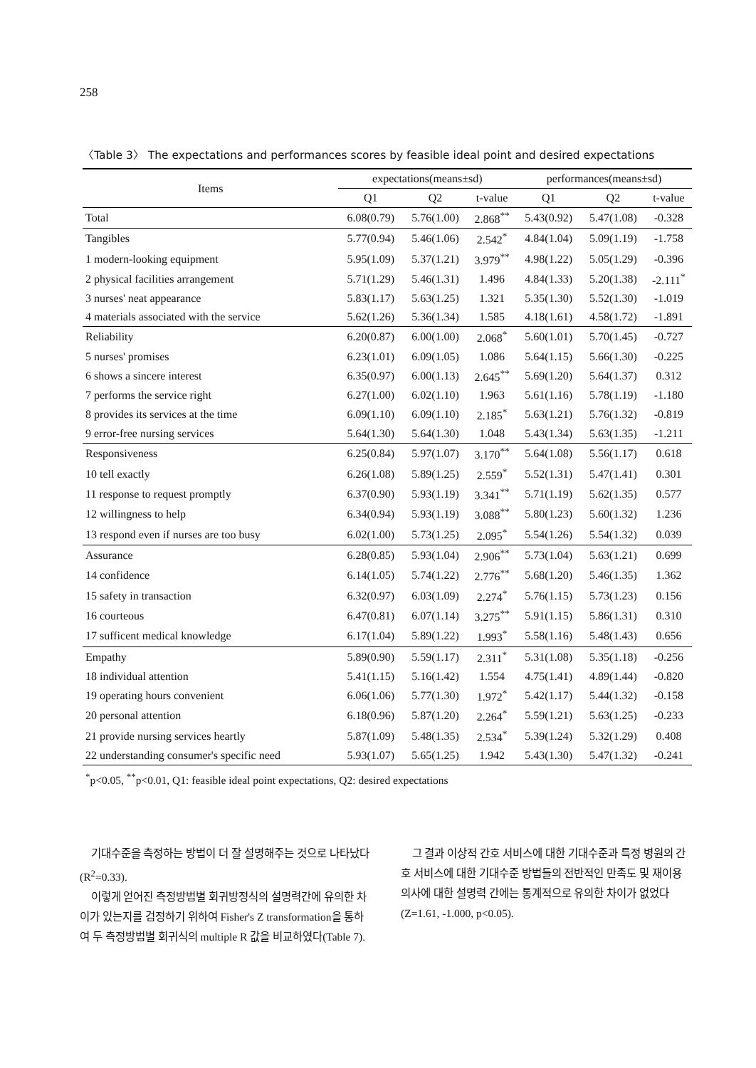258
〈Table 3〉 The expectations and performances scores by feasible ideal point and desired expectations
| Items | expectations(means±sd) | | | performances(means±sd) | | |
| --- | --- | --- | --- | --- | --- | --- |
| | Q1 | Q2 | t-value | Q1 | Q2 | t-value |
| Total | 6.08(0.79) | 5.76(1.00) | 2.868<sup>**</sup> | 5.43(0.92) | 5.47(1.08) | -0.328 |
| Tangibles | 5.77(0.94) | 5.46(1.06) | 2.542<sup>*</sup> | 4.84(1.04) | 5.09(1.19) | -1.758 |
| 1 modern-looking equipment | 5.95(1.09) | 5.37(1.21) | 3.979<sup>**</sup> | 4.98(1.22) | 5.05(1.29) | -0.396 |
| 2 physical facilities arrangement | 5.71(1.29) | 5.46(1.31) | 1.496 | 4.84(1.33) | 5.20(1.38) | -2.111<sup>*</sup> |
| 3 nurses' neat appearance | 5.83(1.17) | 5.63(1.25) | 1.321 | 5.35(1.30) | 5.52(1.30) | -1.019 |
| 4 materials associated with the service | 5.62(1.26) | 5.36(1.34) | 1.585 | 4.18(1.61) | 4.58(1.72) | -1.891 |
| Reliability | 6.20(0.87) | 6.00(1.00) | 2.068<sup>*</sup> | 5.60(1.01) | 5.70(1.45) | -0.727 |
| 5 nurses' promises | 6.23(1.01) | 6.09(1.05) | 1.086 | 5.64(1.15) | 5.66(1.30) | -0.225 |
| 6 shows a sincere interest | 6.35(0.97) | 6.00(1.13) | 2.645<sup>**</sup> | 5.69(1.20) | 5.64(1.37) | 0.312 |
| 7 performs the service right | 6.27(1.00) | 6.02(1.10) | 1.963 | 5.61(1.16) | 5.78(1.19) | -1.180 |
| 8 provides its services at the time | 6.09(1.10) | 6.09(1.10) | 2.185<sup>*</sup> | 5.63(1.21) | 5.76(1.32) | -0.819 |
| 9 error-free nursing services | 5.64(1.30) | 5.64(1.30) | 1.048 | 5.43(1.34) | 5.63(1.35) | -1.211 |
| Responsiveness | 6.25(0.84) | 5.97(1.07) | 3.170<sup>**</sup> | 5.64(1.08) | 5.56(1.17) | 0.618 |
| 10 tell exactly | 6.26(1.08) | 5.89(1.25) | 2.559<sup>*</sup> | 5.52(1.31) | 5.47(1.41) | 0.301 |
| 11 response to request promptly | 6.37(0.90) | 5.93(1.19) | 3.341<sup>**</sup> | 5.71(1.19) | 5.62(1.35) | 0.577 |
| 12 willingness to help | 6.34(0.94) | 5.93(1.19) | 3.088<sup>**</sup> | 5.80(1.23) | 5.60(1.32) | 1.236 |
| 13 respond even if nurses are too busy | 6.02(1.00) | 5.73(1.25) | 2.095<sup>*</sup> | 5.54(1.26) | 5.54(1.32) | 0.039 |
| Assurance | 6.28(0.85) | 5.93(1.04) | 2.906<sup>**</sup> | 5.73(1.04) | 5.63(1.21) | 0.699 |
| 14 confidence | 6.14(1.05) | 5.74(1.22) | 2.776<sup>**</sup> | 5.68(1.20) | 5.46(1.35) | 1.362 |
| 15 safety in transaction | 6.32(0.97) | 6.03(1.09) | 2.274<sup>*</sup> | 5.76(1.15) | 5.73(1.23) | 0.156 |
| 16 courteous | 6.47(0.81) | 6.07(1.14) | 3.275<sup>**</sup> | 5.91(1.15) | 5.86(1.31) | 0.310 |
| 17 sufficent medical knowledge | 6.17(1.04) | 5.89(1.22) | 1.993<sup>*</sup> | 5.58(1.16) | 5.48(1.43) | 0.656 |
| Empathy | 5.89(0.90) | 5.59(1.17) | 2.311<sup>*</sup> | 5.31(1.08) | 5.35(1.18) | -0.256 |
| 18 individual attention | 5.41(1.15) | 5.16(1.42) | 1.554 | 4.75(1.41) | 4.89(1.44) | -0.820 |
| 19 operating hours convenient | 6.06(1.06) | 5.77(1.30) | 1.972<sup>*</sup> | 5.42(1.17) | 5.44(1.32) | -0.158 |
| 20 personal attention | 6.18(0.96) | 5.87(1.20) | 2.264<sup>*</sup> | 5.59(1.21) | 5.63(1.25) | -0.233 |
| 21 provide nursing services heartly | 5.87(1.09) | 5.48(1.35) | 2.534<sup>*</sup> | 5.39(1.24) | 5.32(1.29) | 0.408 |
| 22 understanding consumer's specific need | 5.93(1.07) | 5.65(1.25) | 1.942 | 5.43(1.30) | 5.47(1.32) | -0.241 |
<sup>*</sup> p<0.05, <sup>**</sup>p<0.01, Q1: feasible ideal point expectations, Q2: desired expectations
기대수준을 측정하는 방법이 더 잘 설명해주는 것으로 나타났다(R<sup>2</sup>=0.33).
이렇게 얻어진 측정방법별 회귀방정식의 설명력간에 유의한 차이가 있는지를 검정하기 위하여 Fisher's Z transformation을 통하여 두 측정방법별 회귀식의 multiple R 값을 비교하였다(Table 7).
그 결과 이상적 간호 서비스에 대한 기대수준과 특정 병원의 간호 서비스에 대한 기대수준 방법들의 전반적인 만족도 및 재이용 의사에 대한 설명력 간에는 통계적으로 유의한 차이가 없었다(Z=1.61, -1.000, p<0.05).